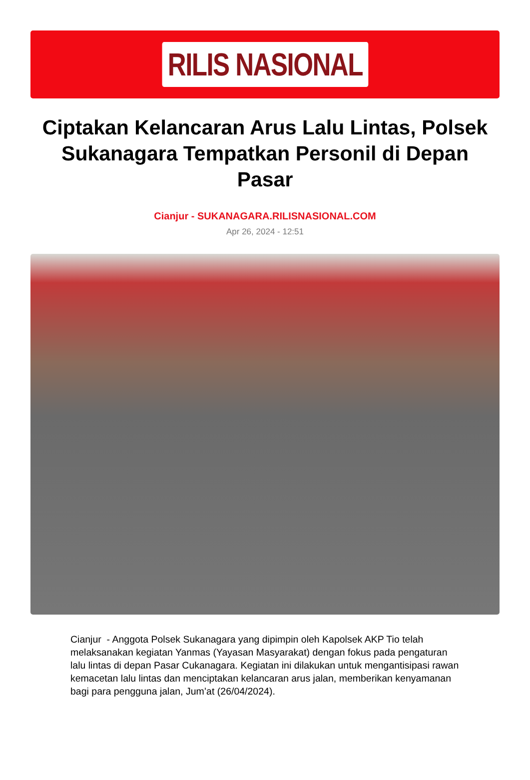RILIS NASIONAL
Ciptakan Kelancaran Arus Lalu Lintas, Polsek Sukanagara Tempatkan Personil di Depan Pasar
Cianjur - SUKANAGARA.RILISNASIONAL.COM
Apr 26, 2024 - 12:51
Cianjur - Anggota Polsek Sukanagara yang dipimpin oleh Kapolsek AKP Tio telah melaksanakan kegiatan Yanmas (Yayasan Masyarakat) dengan fokus pada pengaturan lalu lintas di depan Pasar Cukanagara. Kegiatan ini dilakukan untuk mengantisipasi rawan kemacetan lalu lintas dan menciptakan kelancaran arus jalan, memberikan kenyamanan bagi para pengguna jalan, Jum’at (26/04/2024).